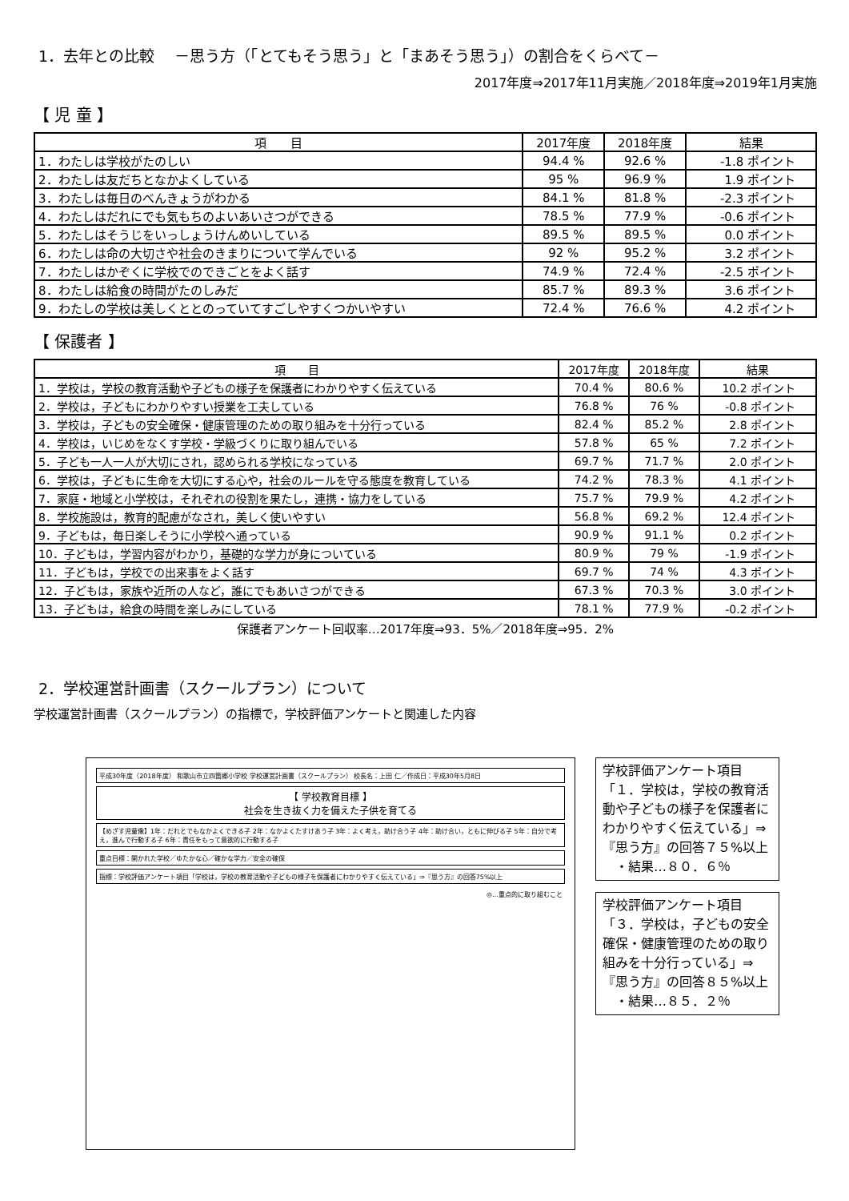1．去年との比較　 －思う方（「とてもそう思う」と「まあそう思う」）の割合をくらべて－
2017年度⇒2017年11月実施／2018年度⇒2019年1月実施
【 児 童 】
| 項 目 | 2017年度 | 2018年度 | 結果 |
| --- | --- | --- | --- |
| 1．わたしは学校がたのしい | 94.4 % | 92.6 % | -1.8 ポイント |
| 2．わたしは友だちとなかよくしている | 95 % | 96.9 % | 1.9 ポイント |
| 3．わたしは毎日のべんきょうがわかる | 84.1 % | 81.8 % | -2.3 ポイント |
| 4．わたしはだれにでも気もちのよいあいさつができる | 78.5 % | 77.9 % | -0.6 ポイント |
| 5．わたしはそうじをいっしょうけんめいしている | 89.5 % | 89.5 % | 0.0 ポイント |
| 6．わたしは命の大切さや社会のきまりについて学んでいる | 92 % | 95.2 % | 3.2 ポイント |
| 7．わたしはかぞくに学校でのできごとをよく話す | 74.9 % | 72.4 % | -2.5 ポイント |
| 8．わたしは給食の時間がたのしみだ | 85.7 % | 89.3 % | 3.6 ポイント |
| 9．わたしの学校は美しくととのっていてすごしやすくつかいやすい | 72.4 % | 76.6 % | 4.2 ポイント |
【 保護者 】
| 項 目 | 2017年度 | 2018年度 | 結果 |
| --- | --- | --- | --- |
| 1．学校は，学校の教育活動や子どもの様子を保護者にわかりやすく伝えている | 70.4 % | 80.6 % | 10.2 ポイント |
| 2．学校は，子どもにわかりやすい授業を工夫している | 76.8 % | 76 % | -0.8 ポイント |
| 3．学校は，子どもの安全確保・健康管理のための取り組みを十分行っている | 82.4 % | 85.2 % | 2.8 ポイント |
| 4．学校は，いじめをなくす学校・学級づくりに取り組んでいる | 57.8 % | 65 % | 7.2 ポイント |
| 5．子ども一人一人が大切にされ，認められる学校になっている | 69.7 % | 71.7 % | 2.0 ポイント |
| 6．学校は，子どもに生命を大切にする心や，社会のルールを守る態度を教育している | 74.2 % | 78.3 % | 4.1 ポイント |
| 7．家庭・地域と小学校は，それぞれの役割を果たし，連携・協力をしている | 75.7 % | 79.9 % | 4.2 ポイント |
| 8．学校施設は，教育的配慮がなされ，美しく使いやすい | 56.8 % | 69.2 % | 12.4 ポイント |
| 9．子どもは，毎日楽しそうに小学校へ通っている | 90.9 % | 91.1 % | 0.2 ポイント |
| 10．子どもは，学習内容がわかり，基礎的な学力が身についている | 80.9 % | 79 % | -1.9 ポイント |
| 11．子どもは，学校での出来事をよく話す | 69.7 % | 74 % | 4.3 ポイント |
| 12．子どもは，家族や近所の人など，誰にでもあいさつができる | 67.3 % | 70.3 % | 3.0 ポイント |
| 13．子どもは，給食の時間を楽しみにしている | 78.1 % | 77.9 % | -0.2 ポイント |
保護者アンケート回収率…2017年度⇒93．5%／2018年度⇒95．2%
2．学校運営計画書（スクールプラン）について
学校運営計画書（スクールプラン）の指標で，学校評価アンケートと関連した内容
平成30年度（2018年度） 和歌山市立四箇郷小学校 学校運営計画書（スクールプラン） 校長名：上田 仁／作成日：平成30年5月8日
【 学校教育目標 】
社会を生き抜く力を備えた子供を育てる
【めざす児童像】1年：だれとでもなかよくできる子 2年：なかよくたすけあう子 3年：よく考え，助け合う子 4年：助け合い，ともに伸びる子 5年：自分で考え，進んで行動する子 6年：責任をもって意欲的に行動する子
重点目標：開かれた学校／ゆたかな心／確かな学力／安全の確保
指標：学校評価アンケート項目「学校は，学校の教育活動や子どもの様子を保護者にわかりやすく伝えている」⇒『思う方』の回答75%以上
◎…重点的に取り組むこと
学校評価アンケート項目「１．学校は，学校の教育活動や子どもの様子を保護者にわかりやすく伝えている」⇒『思う方』の回答７５%以上
　・結果…８０．６％
学校評価アンケート項目「３．学校は，子どもの安全確保・健康管理のための取り組みを十分行っている」⇒『思う方』の回答８５%以上
　・結果…８５．２％